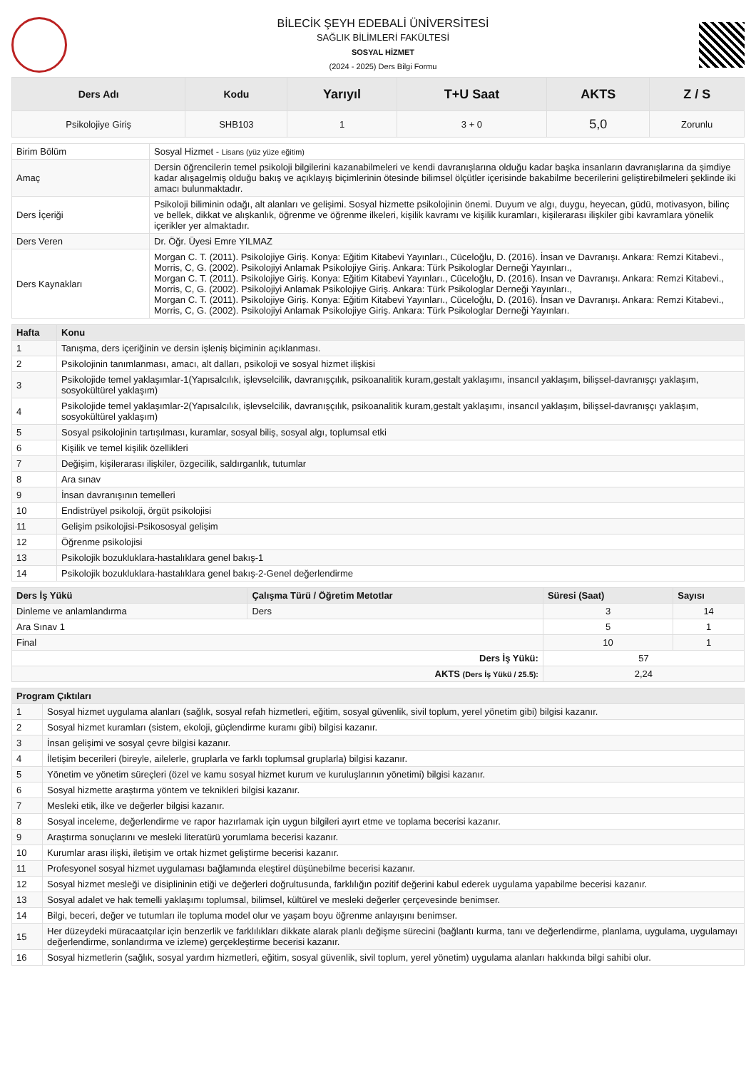BİLECİK ŞEYH EDEBALİ ÜNİVERSİTESİ
SAĞLIK BİLİMLERİ FAKÜLTESİ
SOSYAL HİZMET
(2024 - 2025) Ders Bilgi Formu
| Ders Adı | Kodu | Yarıyıl | T+U Saat | AKTS | Z / S |
| --- | --- | --- | --- | --- | --- |
| Psikolojiye Giriş | SHB103 | 1 | 3 + 0 | 5,0 | Zorunlu |
| Birim Bölüm | Sosyal Hizmet - Lisans (yüz yüze eğitim) |
| Amaç | Dersin öğrencilerin temel psikoloji bilgilerini kazanabilmeleri ve kendi davranışlarına olduğu kadar başka insanların davranışlarına da şimdiye kadar alışagelmiş olduğu bakış ve açıklayış biçimlerinin ötesinde bilimsel ölçütler içerisinde bakabilme becerilerini geliştirebilmeleri şeklinde iki amacı bulunmaktadır. |
| Ders İçeriği | Psikoloji biliminin odağı, alt alanları ve gelişimi. Sosyal hizmette psikolojinin önemi. Duyum ve algı, duygu, heyecan, güdü, motivasyon, bilinç ve bellek, dikkat ve alışkanlık, öğrenme ve öğrenme ilkeleri, kişilik kavramı ve kişilik kuramları, kişilerarası ilişkiler gibi kavramlara yönelik içerikler yer almaktadır. |
| Ders Veren | Dr. Öğr. Üyesi Emre YILMAZ |
| Ders Kaynakları | Morgan C. T. (2011). Psikolojiye Giriş. Konya: Eğitim Kitabevi Yayınları., Cüceloğlu, D. (2016). İnsan ve Davranışı. Ankara: Remzi Kitabevi., Morris, C, G. (2002). Psikolojiyi Anlamak Psikolojiye Giriş. Ankara: Türk Psikologlar Derneği Yayınları., Morgan C. T. (2011). Psikolojiye Giriş. Konya: Eğitim Kitabevi Yayınları., Cüceloğlu, D. (2016). İnsan ve Davranışı. Ankara: Remzi Kitabevi., Morris, C, G. (2002). Psikolojiyi Anlamak Psikolojiye Giriş. Ankara: Türk Psikologlar Derneği Yayınları., Morgan C. T. (2011). Psikolojiye Giriş. Konya: Eğitim Kitabevi Yayınları., Cüceloğlu, D. (2016). İnsan ve Davranışı. Ankara: Remzi Kitabevi., Morris, C, G. (2002). Psikolojiyi Anlamak Psikolojiye Giriş. Ankara: Türk Psikologlar Derneği Yayınları. |
| Hafta | Konu |
| --- | --- |
| 1 | Tanışma, ders içeriğinin ve dersin işleniş biçiminin açıklanması. |
| 2 | Psikolojinin tanımlanması, amacı, alt dalları, psikoloji ve sosyal hizmet ilişkisi |
| 3 | Psikolojide temel yaklaşımlar-1(Yapısalcılık, işlevselcilik, davranışçılık, psikoanalitik kuram,gestalt yaklaşımı, insancıl yaklaşım, bilişsel-davranışçı yaklaşım, sosyokültürel yaklaşım) |
| 4 | Psikolojide temel yaklaşımlar-2(Yapısalcılık, işlevselcilik, davranışçılık, psikoanalitik kuram,gestalt yaklaşımı, insancıl yaklaşım, bilişsel-davranışçı yaklaşım, sosyokültürel yaklaşım) |
| 5 | Sosyal psikolojinin tartışılması, kuramlar, sosyal biliş, sosyal algı, toplumsal etki |
| 6 | Kişilik ve temel kişilik özellikleri |
| 7 | Değişim, kişilerarası ilişkiler, özgecilik, saldırganlık, tutumlar |
| 8 | Ara sınav |
| 9 | İnsan davranışının temelleri |
| 10 | Endistrüyel psikoloji, örgüt psikolojisi |
| 11 | Gelişim psikolojisi-Psikososyal gelişim |
| 12 | Öğrenme psikolojisi |
| 13 | Psikolojik bozukluklara-hastalıklara genel bakış-1 |
| 14 | Psikolojik bozukluklara-hastalıklara genel bakış-2-Genel değerlendirme |
| Ders İş Yükü | Çalışma Türü / Öğretim Metotlar | Süresi (Saat) | Sayısı |
| --- | --- | --- | --- |
| Dinleme ve anlamlandırma | Ders | 3 | 14 |
| Ara Sınav 1 | | 5 | 1 |
| Final | | 10 | 1 |
| Ders İş Yükü: | | 57 | |
| AKTS (Ders İş Yükü / 25.5): | | 2,24 | |
| Program Çıktıları | |
| --- | --- |
| 1 | Sosyal hizmet uygulama alanları (sağlık, sosyal refah hizmetleri, eğitim, sosyal güvenlik, sivil toplum, yerel yönetim gibi) bilgisi kazanır. |
| 2 | Sosyal hizmet kuramları (sistem, ekoloji, güçlendirme kuramı gibi) bilgisi kazanır. |
| 3 | İnsan gelişimi ve sosyal çevre bilgisi kazanır. |
| 4 | İletişim becerileri (bireyle, ailelerle, gruplarla ve farklı toplumsal gruplarla) bilgisi kazanır. |
| 5 | Yönetim ve yönetim süreçleri (özel ve kamu sosyal hizmet kurum ve kuruluşlarının yönetimi) bilgisi kazanır. |
| 6 | Sosyal hizmette araştırma yöntem ve teknikleri bilgisi kazanır. |
| 7 | Mesleki etik, ilke ve değerler bilgisi kazanır. |
| 8 | Sosyal inceleme, değerlendirme ve rapor hazırlamak için uygun bilgileri ayırt etme ve toplama becerisi kazanır. |
| 9 | Araştırma sonuçlarını ve mesleki literatürü yorumlama becerisi kazanır. |
| 10 | Kurumlar arası ilişki, iletişim ve ortak hizmet geliştirme becerisi kazanır. |
| 11 | Profesyonel sosyal hizmet uygulaması bağlamında eleştirel düşünebilme becerisi kazanır. |
| 12 | Sosyal hizmet mesleği ve disiplininin etiği ve değerleri doğrultusunda, farklılığın pozitif değerini kabul ederek uygulama yapabilme becerisi kazanır. |
| 13 | Sosyal adalet ve hak temelli yaklaşımı toplumsal, bilimsel, kültürel ve mesleki değerler çerçevesinde benimser. |
| 14 | Bilgi, beceri, değer ve tutumları ile topluma model olur ve yaşam boyu öğrenme anlayışını benimser. |
| 15 | Her düzeydeki müracaatçılar için benzerlik ve farklılıkları dikkate alarak planlı değişme sürecini (bağlantı kurma, tanı ve değerlendirme, planlama, uygulama, uygulamayı değerlendirme, sonlandırma ve izleme) gerçekleştirme becerisi kazanır. |
| 16 | Sosyal hizmetlerin (sağlık, sosyal yardım hizmetleri, eğitim, sosyal güvenlik, sivil toplum, yerel yönetim) uygulama alanları hakkında bilgi sahibi olur. |